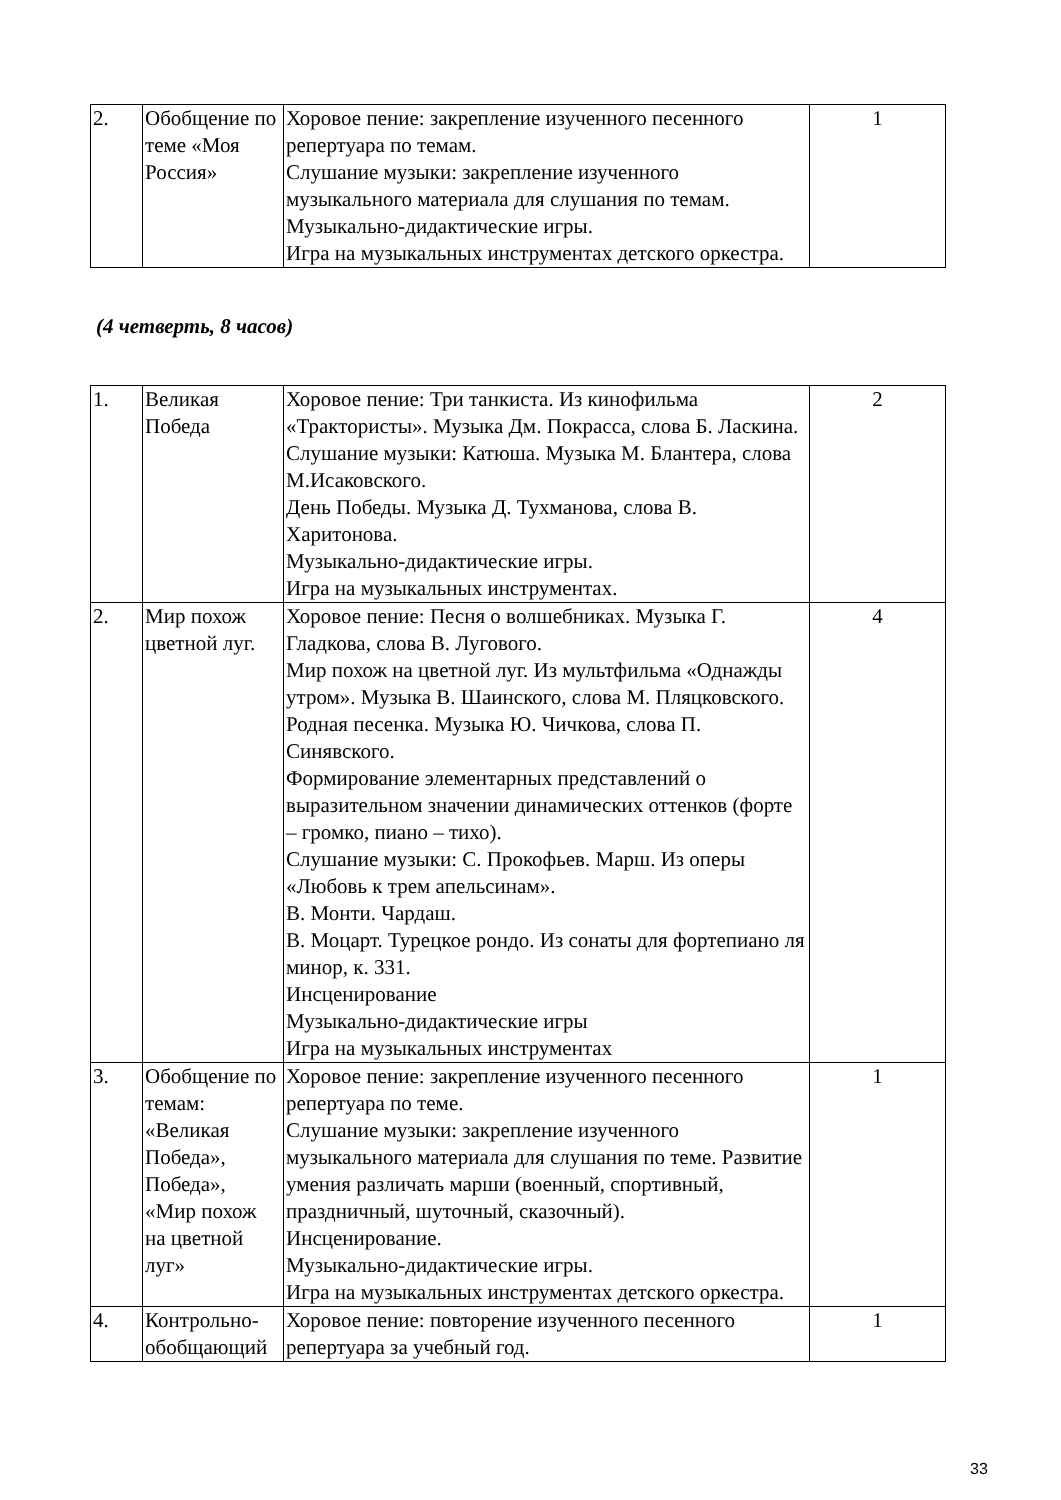| 2. | Обобщение по теме «Моя Россия» | Хоровое пение: закрепление изученного песенного репертуара по темам. Слушание музыки: закрепление изученного музыкального материала для слушания по темам. Музыкально-дидактические игры. Игра на музыкальных инструментах детского оркестра. | 1 |
(4 четверть, 8 часов)
| 1. | Великая Победа | Хоровое пение: Три танкиста. Из кинофильма «Трактористы». Музыка Дм. Покрасса, слова Б. Ласкина. Слушание музыки: Катюша. Музыка М. Блантера, слова М.Исаковского. День Победы. Музыка Д. Тухманова, слова В. Харитонова. Музыкально-дидактические игры. Игра на музыкальных инструментах. | 2 |
| 2. | Мир похож цветной луг. | Хоровое пение: Песня о волшебниках. Музыка Г. Гладкова, слова В. Лугового. Мир похож на цветной луг. Из мультфильма «Однажды утром». Музыка В. Шаинского, слова М. Пляцковского. Родная песенка. Музыка Ю. Чичкова, слова П. Синявского. Формирование элементарных представлений о выразительном значении динамических оттенков (форте – громко, пиано – тихо). Слушание музыки: С. Прокофьев. Марш. Из оперы «Любовь к трем апельсинам». В. Монти. Чардаш. В. Моцарт. Турецкое рондо. Из сонаты для фортепиано ля минор, к. 331. Инсценирование Музыкально-дидактические игры Игра на музыкальных инструментах | 4 |
| 3. | Обобщение по темам: «Великая Победа», Победа», «Мир похож на цветной луг» | Хоровое пение: закрепление изученного песенного репертуара по теме. Слушание музыки: закрепление изученного музыкального материала для слушания по теме. Развитие умения различать марши (военный, спортивный, праздничный, шуточный, сказочный). Инсценирование. Музыкально-дидактические игры. Игра на музыкальных инструментах детского оркестра. | 1 |
| 4. | Контрольно-обобщающий | Хоровое пение: повторение изученного песенного репертуара за учебный год. | 1 |
33